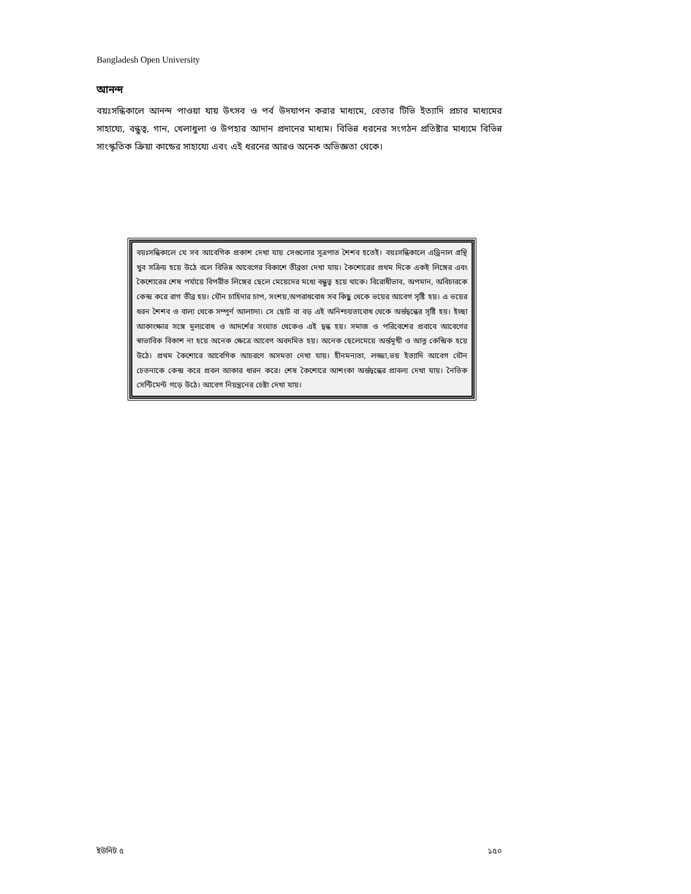Bangladesh Open University
আনন্দ
বয়ঃসন্ধিকালে আনন্দ পাওয়া যায় উৎসব ও পর্ব উদযাপন করার মাধ্যমে, বেতার টিভি ইত্যাদি প্রচার মাধ্যমের সাহায্যে, বন্ধুত্ব, গান, খেলাধুলা ও উপহার আদান প্রদানের মাধ্যম। বিভিন্ন ধরনের সংগঠন প্রতিষ্টার মাধ্যমে বিভিন্ন সাংস্কৃতিক ক্রিয়া কান্ডের সাহায্যে এবং এই ধরনের আরও অনেক অভিজ্ঞতা থেকে।
বয়ঃসন্ধিকালে যে সব আবেগিক প্রকাশ দেখা যায় সেগুলোর সূত্রপাত শৈশব হতেই। বয়ঃসন্ধিকালে এড্রিনাল গ্রন্থি খুব সক্রিয় হয়ে উঠে বলে বিভিন্ন আবেগের বিকাশে তীব্রতা দেখা যায়। কৈশোরের প্রথম দিকে একই লিঙ্গের এবং কৈশোরের শেষ পর্যায়ে বিপরীত লিঙ্গের ছেলে মেয়েদের মধ্যে বন্ধুত্ব হয়ে থাকে। বিরোধীভাব, অপমান, অবিচারকে কেন্দ্র করে রাগ তীব্র হয়। যৌন চাহিদার চাপ, সংশয়,অপরাধবোধ সব কিছু থেকে ভয়ের আবেগ সৃষ্টি হয়। এ ভয়ের ধরন শৈশব ও বাল্য থেকে সম্পূর্ণ আলাাদা। সে ছোট বা বড় এই অনিশ্চয়তাবোধ থেকে অর্ন্তদ্বন্ধের সৃষ্টি হয়। ইচ্ছা আকাংক্ষার সঙ্গে মূল্যবোধ ও আদর্শের সংঘাত থেকেও এই দ্বন্ধ হয়। সমাজ ও পরিবেশের প্রবাবে আবেগের স্বাভাবিক বিকাশ না হয়ে অনেক ক্ষেত্রে আবেগ অবদমিত হয়। অনেক ছেলেমেয়ে অর্ন্তমূখী ও আত্ন কেন্দ্রিক হয়ে উঠে। প্রথম কৈশোরে আবেগিক আচরণে অসমতা দেখা যায়। হীনমন্যতা, লজ্জা,ভয় ইত্যাদি আবেগ যৌন চেতনাকে কেন্দ্র করে প্রবল আকার ধারন করে। শেষ কৈশোরে আশংকা অর্ন্তদ্বন্ধের প্রাবল্য দেখা যায়। নৈতিক সেন্টিমেন্ট গড়ে উঠে। আবেগ নিয়ন্ত্রনের চেষ্টা দেখা যায়।
ইউনিট ৫ ১৫০